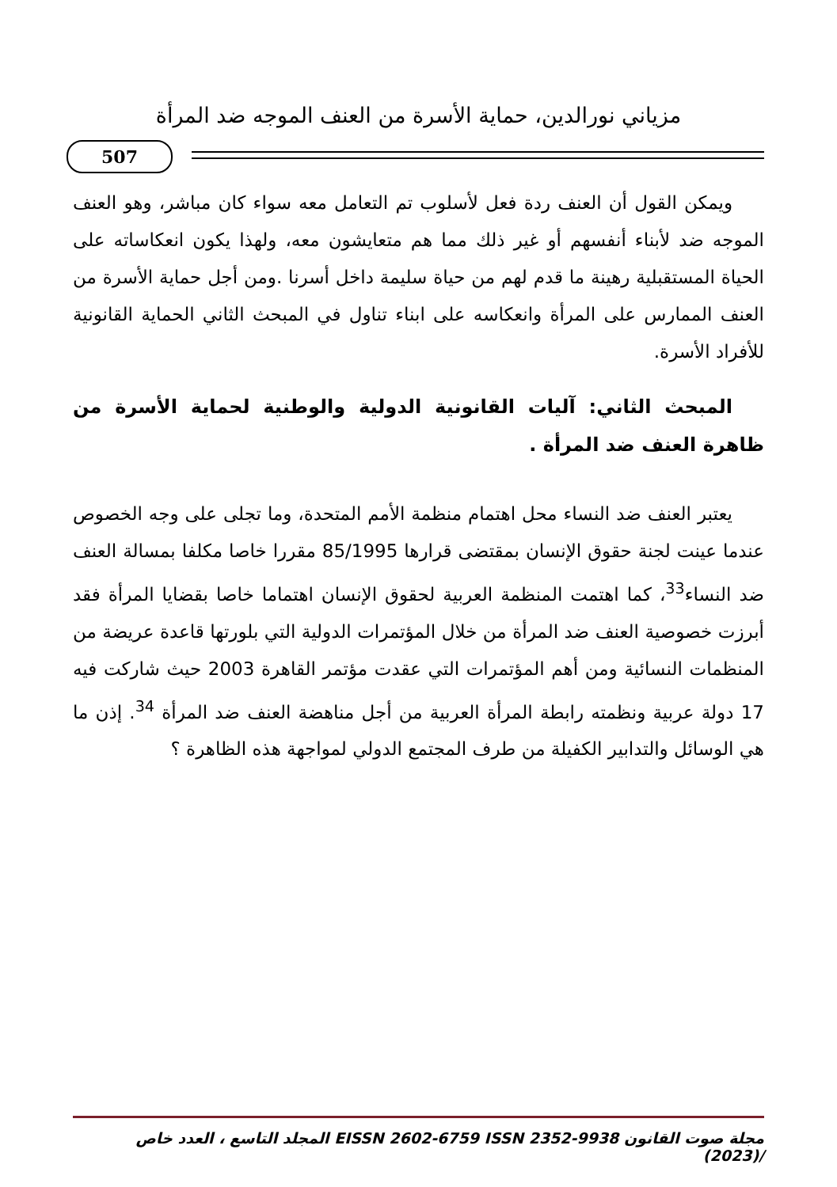مزياني نورالدين، حماية الأسرة من العنف الموجه ضد المرأة
507
ويمكن القول أن العنف ردة فعل لأسلوب تم التعامل معه سواء كان مباشر، وهو العنف الموجه ضد لأبناء أنفسهم أو غير ذلك مما هم متعايشون معه، ولهذا يكون انعكاساته على الحياة المستقبلية رهينة ما قدم لهم من حياة سليمة داخل أسرنا .ومن أجل حماية الأسرة من العنف الممارس على المرأة وانعكاسه على ابناء تناول في المبحث الثاني الحماية القانونية للأفراد الأسرة.
المبحث الثاني: آليات القانونية الدولية والوطنية لحماية الأسرة من ظاهرة العنف ضد المرأة .
يعتبر العنف ضد النساء محل اهتمام منظمة الأمم المتحدة، وما تجلى على وجه الخصوص عندما عينت لجنة حقوق الإنسان بمقتضى قرارها 85/1995 مقررا خاصا مكلفا بمسالة العنف ضد النساء<sup>33</sup>، كما اهتمت المنظمة العربية لحقوق الإنسان اهتماما خاصا بقضايا المرأة فقد أبرزت خصوصية العنف ضد المرأة من خلال المؤتمرات الدولية التي بلورتها قاعدة عريضة من المنظمات النسائية ومن أهم المؤتمرات التي عقدت مؤتمر القاهرة 2003 حيث شاركت فيه 17 دولة عربية ونظمته رابطة المرأة العربية من أجل مناهضة العنف ضد المرأة <sup>34</sup>. إذن ما هي الوسائل والتدابير الكفيلة من طرف المجتمع الدولي لمواجهة هذه الظاهرة ؟
مجلة صوت القانون EISSN 2602-6759 ISSN 2352-9938 المجلد التاسع ، العدد خاص /(2023)